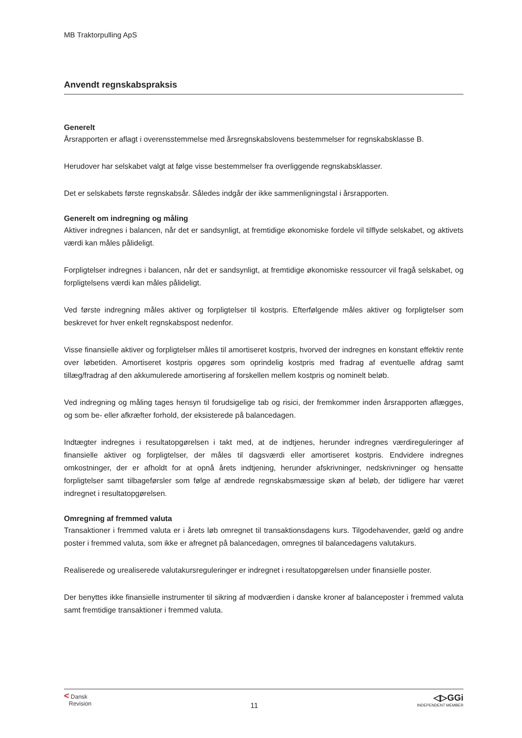MB Traktorpulling ApS
Anvendt regnskabspraksis
Generelt
Årsrapporten er aflagt i overensstemmelse med årsregnskabslovens bestemmelser for regnskabsklasse B.
Herudover har selskabet valgt at følge visse bestemmelser fra overliggende regnskabsklasser.
Det er selskabets første regnskabsår. Således indgår der ikke sammenligningstal i årsrapporten.
Generelt om indregning og måling
Aktiver indregnes i balancen, når det er sandsynligt, at fremtidige økonomiske fordele vil tilflyde selskabet, og aktivets værdi kan måles pålideligt.
Forpligtelser indregnes i balancen, når det er sandsynligt, at fremtidige økonomiske ressourcer vil fragå selskabet, og forpligtelsens værdi kan måles pålideligt.
Ved første indregning måles aktiver og forpligtelser til kostpris. Efterfølgende måles aktiver og forpligtelser som beskrevet for hver enkelt regnskabspost nedenfor.
Visse finansielle aktiver og forpligtelser måles til amortiseret kostpris, hvorved der indregnes en konstant effektiv rente over løbetiden. Amortiseret kostpris opgøres som oprindelig kostpris med fradrag af eventuelle afdrag samt tillæg/fradrag af den akkumulerede amortisering af forskellen mellem kostpris og nominelt beløb.
Ved indregning og måling tages hensyn til forudsigelige tab og risici, der fremkommer inden årsrapporten aflægges, og som be- eller afkræfter forhold, der eksisterede på balancedagen.
Indtægter indregnes i resultatopgørelsen i takt med, at de indtjenes, herunder indregnes værdireguleringer af finansielle aktiver og forpligtelser, der måles til dagsværdi eller amortiseret kostpris. Endvidere indregnes omkostninger, der er afholdt for at opnå årets indtjening, herunder afskrivninger, nedskrivninger og hensatte forpligtelser samt tilbageførsler som følge af ændrede regnskabsmæssige skøn af beløb, der tidligere har været indregnet i resultatopgørelsen.
Omregning af fremmed valuta
Transaktioner i fremmed valuta er i årets løb omregnet til transaktionsdagens kurs. Tilgodehavender, gæld og andre poster i fremmed valuta, som ikke er afregnet på balancedagen, omregnes til balancedagens valutakurs.
Realiserede og urealiserede valutakursreguleringer er indregnet i resultatopgørelsen under finansielle poster.
Der benyttes ikke finansielle instrumenter til sikring af modværdien i danske kroner af balanceposter i fremmed valuta samt fremtidige transaktioner i fremmed valuta.
< Dansk
Revision
11
◁▷GGi
INDEPENDENT MEMBER